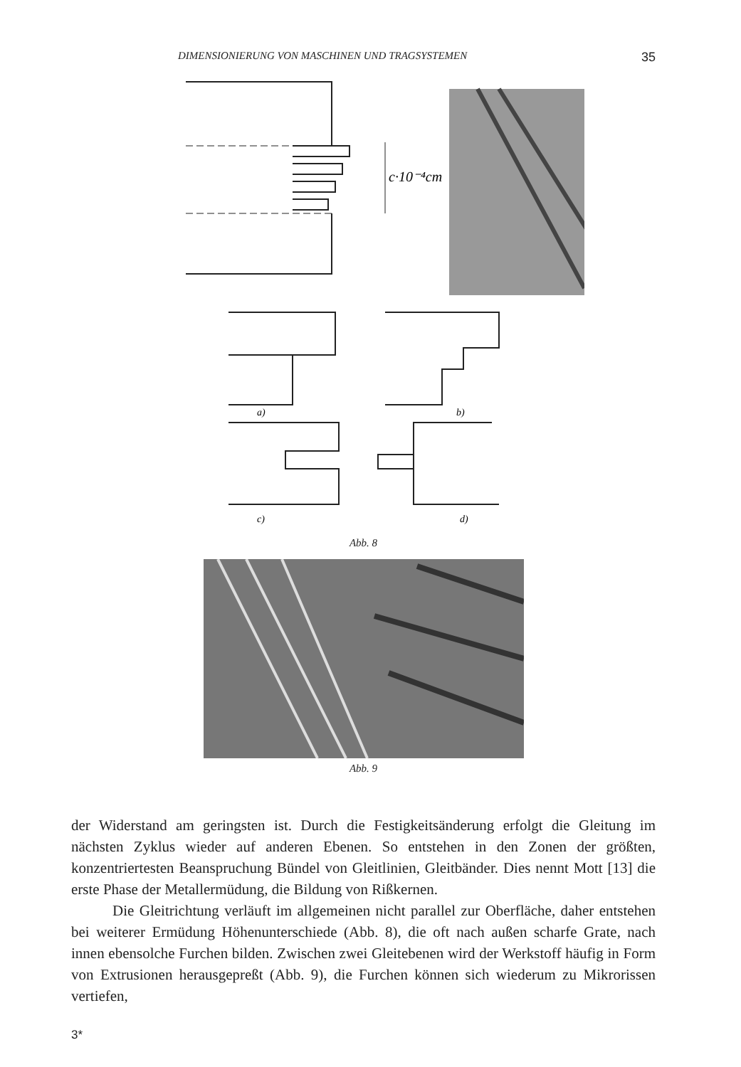DIMENSIONIERUNG VON MASCHINEN UND TRAGSYSTEMEN 35
c·10⁻⁴cm
a)
b)
c)
d)
Abb. 8
Abb. 9
der Widerstand am geringsten ist. Durch die Festigkeitsänderung erfolgt die Gleitung im nächsten Zyklus wieder auf anderen Ebenen. So entstehen in den Zonen der größten, konzentriertesten Beanspruchung Bündel von Gleitlinien, Gleitbänder. Dies nennt Mott [13] die erste Phase der Metallermüdung, die Bildung von Rißkernen.
Die Gleitrichtung verläuft im allgemeinen nicht parallel zur Oberfläche, daher entstehen bei weiterer Ermüdung Höhenunterschiede (Abb. 8), die oft nach außen scharfe Grate, nach innen ebensolche Furchen bilden. Zwischen zwei Gleitebenen wird der Werkstoff häufig in Form von Extrusionen herausgepreßt (Abb. 9), die Furchen können sich wiederum zu Mikrorissen vertiefen,
3*